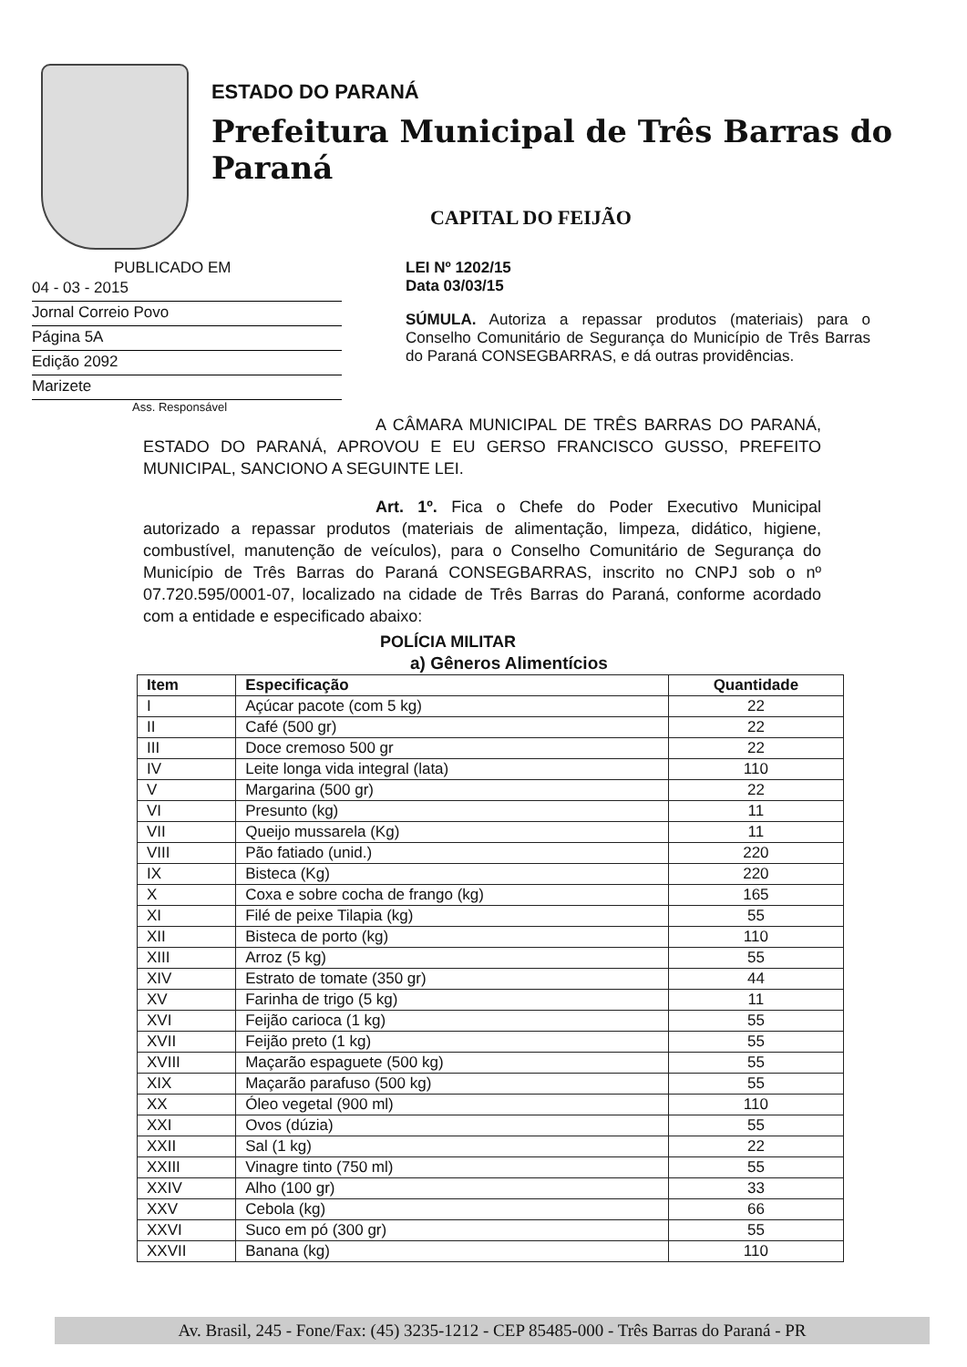ESTADO DO PARANÁ
Prefeitura Municipal de Três Barras do Paraná
CAPITAL DO FEIJÃO
PUBLICADO EM
04 - 03 - 2015
Jornal Correio Povo
Página 5A
Edição 2092
Marizete
Ass. Responsável
LEI Nº 1202/15
Data 03/03/15
SÚMULA. Autoriza a repassar produtos (materiais) para o Conselho Comunitário de Segurança do Município de Três Barras do Paraná CONSEGBARRAS, e dá outras providências.
A CÂMARA MUNICIPAL DE TRÊS BARRAS DO PARANÁ, ESTADO DO PARANÁ, APROVOU E EU GERSO FRANCISCO GUSSO, PREFEITO MUNICIPAL, SANCIONO A SEGUINTE LEI.
Art. 1º. Fica o Chefe do Poder Executivo Municipal autorizado a repassar produtos (materiais de alimentação, limpeza, didático, higiene, combustível, manutenção de veículos), para o Conselho Comunitário de Segurança do Município de Três Barras do Paraná CONSEGBARRAS, inscrito no CNPJ sob o nº 07.720.595/0001-07, localizado na cidade de Três Barras do Paraná, conforme acordado com a entidade e especificado abaixo:
POLÍCIA MILITAR
a) Gêneros Alimentícios
| Item | Especificação | Quantidade |
| --- | --- | --- |
| I | Açúcar pacote (com 5 kg) | 22 |
| II | Café (500 gr) | 22 |
| III | Doce cremoso 500 gr | 22 |
| IV | Leite longa vida integral (lata) | 110 |
| V | Margarina (500 gr) | 22 |
| VI | Presunto (kg) | 11 |
| VII | Queijo mussarela (Kg) | 11 |
| VIII | Pão fatiado (unid.) | 220 |
| IX | Bisteca (Kg) | 220 |
| X | Coxa e sobre cocha de frango (kg) | 165 |
| XI | Filé de peixe Tilapia (kg) | 55 |
| XII | Bisteca de porto (kg) | 110 |
| XIII | Arroz (5 kg) | 55 |
| XIV | Estrato de tomate (350 gr) | 44 |
| XV | Farinha de trigo (5 kg) | 11 |
| XVI | Feijão carioca (1 kg) | 55 |
| XVII | Feijão preto (1 kg) | 55 |
| XVIII | Maçarão espaguete (500 kg) | 55 |
| XIX | Maçarão parafuso (500 kg) | 55 |
| XX | Óleo vegetal (900 ml) | 110 |
| XXI | Ovos (dúzia) | 55 |
| XXII | Sal (1 kg) | 22 |
| XXIII | Vinagre tinto (750 ml) | 55 |
| XXIV | Alho (100 gr) | 33 |
| XXV | Cebola (kg) | 66 |
| XXVI | Suco em pó (300 gr) | 55 |
| XXVII | Banana (kg) | 110 |
Av. Brasil, 245 - Fone/Fax: (45) 3235-1212 - CEP 85485-000 - Três Barras do Paraná - PR